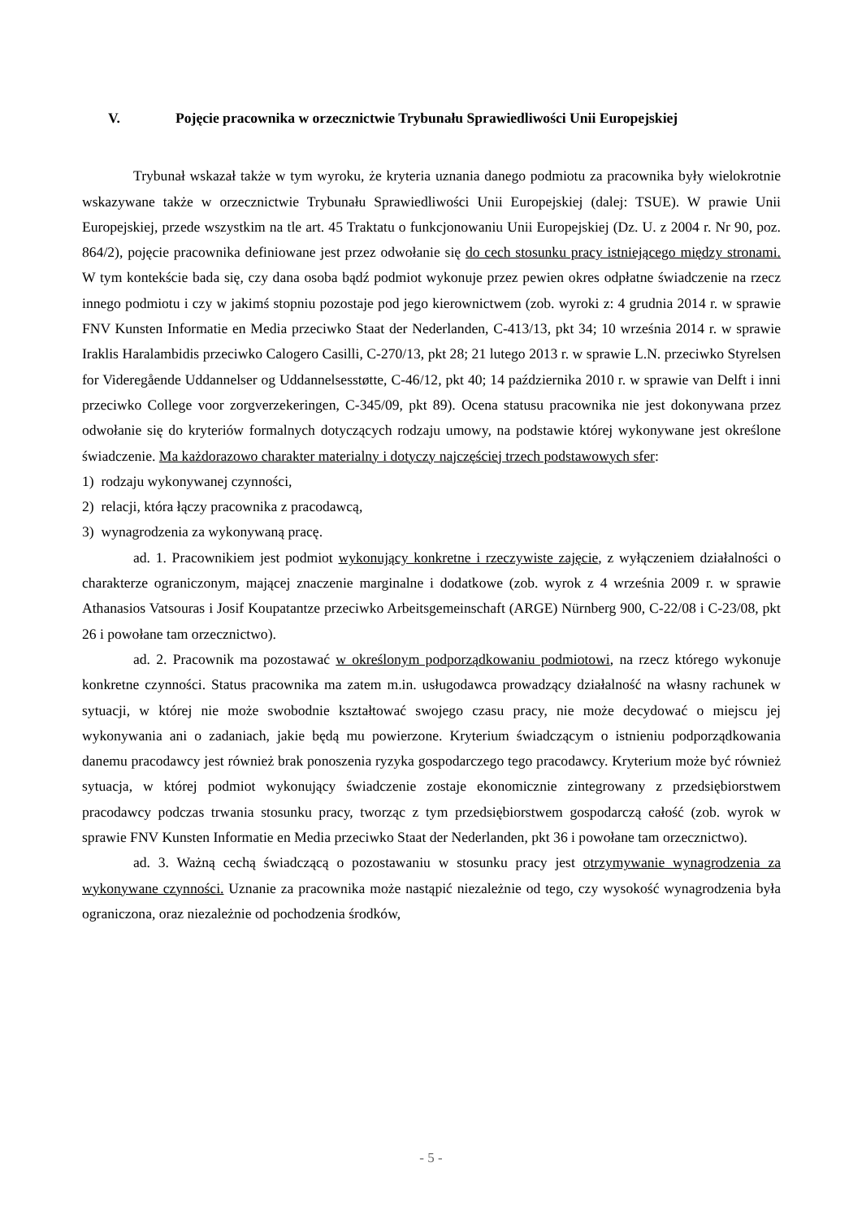V. Pojęcie pracownika w orzecznictwie Trybunału Sprawiedliwości Unii Europejskiej
Trybunał wskazał także w tym wyroku, że kryteria uznania danego podmiotu za pracownika były wielokrotnie wskazywane także w orzecznictwie Trybunału Sprawiedliwości Unii Europejskiej (dalej: TSUE). W prawie Unii Europejskiej, przede wszystkim na tle art. 45 Traktatu o funkcjonowaniu Unii Europejskiej (Dz. U. z 2004 r. Nr 90, poz. 864/2), pojęcie pracownika definiowane jest przez odwołanie się do cech stosunku pracy istniejącego między stronami. W tym kontekście bada się, czy dana osoba bądź podmiot wykonuje przez pewien okres odpłatne świadczenie na rzecz innego podmiotu i czy w jakimś stopniu pozostaje pod jego kierownictwem (zob. wyroki z: 4 grudnia 2014 r. w sprawie FNV Kunsten Informatie en Media przeciwko Staat der Nederlanden, C-413/13, pkt 34; 10 września 2014 r. w sprawie Iraklis Haralambidis przeciwko Calogero Casilli, C-270/13, pkt 28; 21 lutego 2013 r. w sprawie L.N. przeciwko Styrelsen for Videregående Uddannelser og Uddannelsesstøtte, C-46/12, pkt 40; 14 października 2010 r. w sprawie van Delft i inni przeciwko College voor zorgverzekeringen, C-345/09, pkt 89). Ocena statusu pracownika nie jest dokonywana przez odwołanie się do kryteriów formalnych dotyczących rodzaju umowy, na podstawie której wykonywane jest określone świadczenie. Ma każdorazowo charakter materialny i dotyczy najczęściej trzech podstawowych sfer:
1) rodzaju wykonywanej czynności,
2) relacji, która łączy pracownika z pracodawcą,
3) wynagrodzenia za wykonywaną pracę.
ad. 1. Pracownikiem jest podmiot wykonujący konkretne i rzeczywiste zajęcie, z wyłączeniem działalności o charakterze ograniczonym, mającej znaczenie marginalne i dodatkowe (zob. wyrok z 4 września 2009 r. w sprawie Athanasios Vatsouras i Josif Koupatantze przeciwko Arbeitsgemeinschaft (ARGE) Nürnberg 900, C-22/08 i C-23/08, pkt 26 i powołane tam orzecznictwo).
ad. 2. Pracownik ma pozostawać w określonym podporządkowaniu podmiotowi, na rzecz którego wykonuje konkretne czynności. Status pracownika ma zatem m.in. usługodawca prowadzący działalność na własny rachunek w sytuacji, w której nie może swobodnie kształtować swojego czasu pracy, nie może decydować o miejscu jej wykonywania ani o zadaniach, jakie będą mu powierzone. Kryterium świadczącym o istnieniu podporządkowania danemu pracodawcy jest również brak ponoszenia ryzyka gospodarczego tego pracodawcy. Kryterium może być również sytuacja, w której podmiot wykonujący świadczenie zostaje ekonomicznie zintegrowany z przedsiębiorstwem pracodawcy podczas trwania stosunku pracy, tworząc z tym przedsiębiorstwem gospodarczą całość (zob. wyrok w sprawie FNV Kunsten Informatie en Media przeciwko Staat der Nederlanden, pkt 36 i powołane tam orzecznictwo).
ad. 3. Ważną cechą świadczącą o pozostawaniu w stosunku pracy jest otrzymywanie wynagrodzenia za wykonywane czynności. Uznanie za pracownika może nastąpić niezależnie od tego, czy wysokość wynagrodzenia była ograniczona, oraz niezależnie od pochodzenia środków,
- 5 -